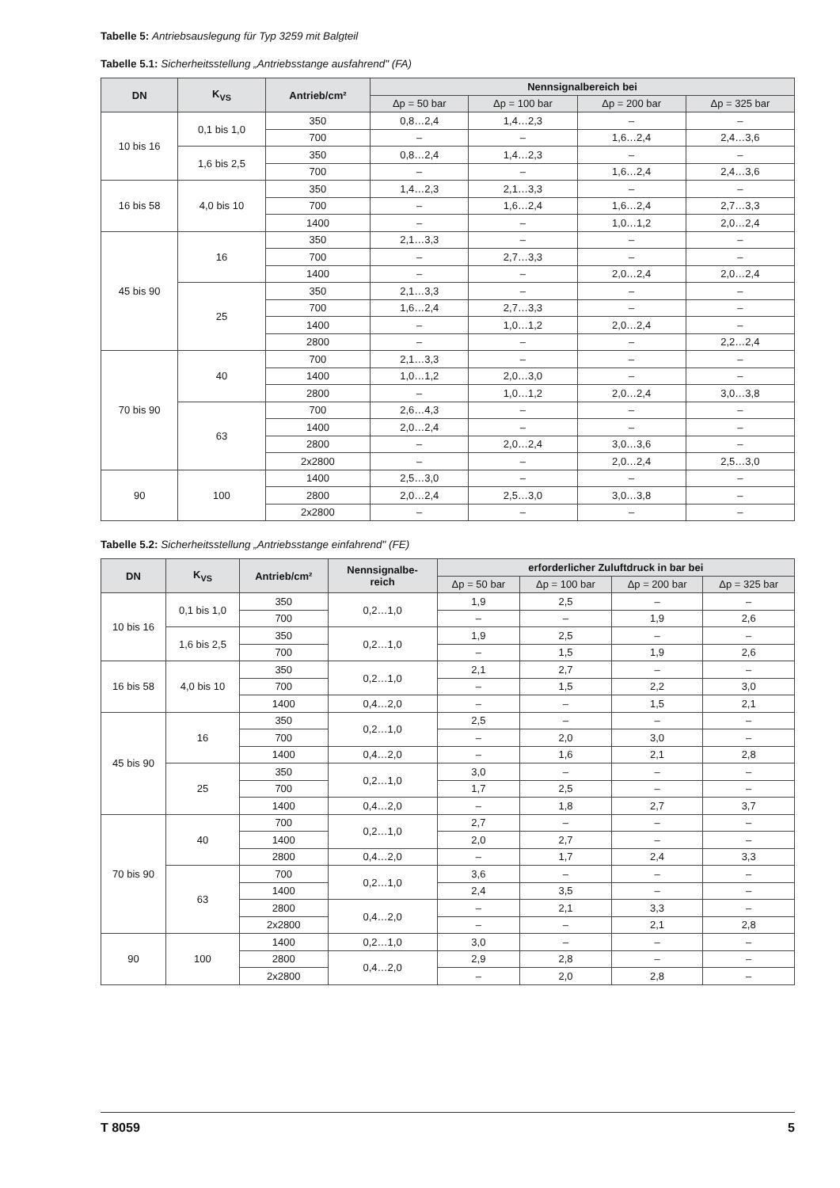Tabelle 5: Antriebsauslegung für Typ 3259 mit Balgteil
Tabelle 5.1: Sicherheitsstellung „Antriebsstange ausfahrend" (FA)
| DN | K<sub>VS</sub> | Antrieb/cm² | Nennsignalbereich bei | | | |
| --- | --- | --- | --- | --- | --- | --- |
| | | | Δp = 50 bar | Δp = 100 bar | Δp = 200 bar | Δp = 325 bar |
| 10 bis 16 | 0,1 bis 1,0 | 350 | 0,8…2,4 | 1,4…2,3 | – | – |
| | | 700 | – | – | 1,6…2,4 | 2,4…3,6 |
| | 1,6 bis 2,5 | 350 | 0,8…2,4 | 1,4…2,3 | – | – |
| | | 700 | – | – | 1,6…2,4 | 2,4…3,6 |
| 16 bis 58 | 4,0 bis 10 | 350 | 1,4…2,3 | 2,1…3,3 | – | – |
| | | 700 | – | 1,6…2,4 | 1,6…2,4 | 2,7…3,3 |
| | | 1400 | – | – | 1,0…1,2 | 2,0…2,4 |
| 45 bis 90 | 16 | 350 | 2,1…3,3 | – | – | – |
| | | 700 | – | 2,7…3,3 | – | – |
| | | 1400 | – | – | 2,0…2,4 | 2,0…2,4 |
| | 25 | 350 | 2,1…3,3 | – | – | – |
| | | 700 | 1,6…2,4 | 2,7…3,3 | – | – |
| | | 1400 | – | 1,0…1,2 | 2,0…2,4 | – |
| | | 2800 | – | – | – | 2,2…2,4 |
| 70 bis 90 | 40 | 700 | 2,1…3,3 | – | – | – |
| | | 1400 | 1,0…1,2 | 2,0…3,0 | – | – |
| | | 2800 | – | 1,0…1,2 | 2,0…2,4 | 3,0…3,8 |
| | 63 | 700 | 2,6…4,3 | – | – | – |
| | | 1400 | 2,0…2,4 | – | – | – |
| | | 2800 | – | 2,0…2,4 | 3,0…3,6 | – |
| | | 2x2800 | – | – | 2,0…2,4 | 2,5…3,0 |
| 90 | 100 | 1400 | 2,5…3,0 | – | – | – |
| | | 2800 | 2,0…2,4 | 2,5…3,0 | 3,0…3,8 | – |
| | | 2x2800 | – | – | – | – |
Tabelle 5.2: Sicherheitsstellung „Antriebsstange einfahrend" (FE)
| DN | K<sub>VS</sub> | Antrieb/cm² | Nennsignalbe- reich | erforderlicher Zuluftdruck in bar bei | | | |
| --- | --- | --- | --- | --- | --- | --- | --- |
| | | | | Δp = 50 bar | Δp = 100 bar | Δp = 200 bar | Δp = 325 bar |
| 10 bis 16 | 0,1 bis 1,0 | 350 | 0,2…1,0 | 1,9 | 2,5 | – | – |
| | | 700 | | – | – | 1,9 | 2,6 |
| | 1,6 bis 2,5 | 350 | 0,2…1,0 | 1,9 | 2,5 | – | – |
| | | 700 | | – | 1,5 | 1,9 | 2,6 |
| 16 bis 58 | 4,0 bis 10 | 350 | 0,2…1,0 | 2,1 | 2,7 | – | – |
| | | 700 | | – | 1,5 | 2,2 | 3,0 |
| | | 1400 | 0,4…2,0 | – | – | 1,5 | 2,1 |
| 45 bis 90 | 16 | 350 | 0,2…1,0 | 2,5 | – | – | – |
| | | 700 | | – | 2,0 | 3,0 | – |
| | | 1400 | 0,4…2,0 | – | 1,6 | 2,1 | 2,8 |
| | 25 | 350 | 0,2…1,0 | 3,0 | – | – | – |
| | | 700 | | 1,7 | 2,5 | – | – |
| | | 1400 | 0,4…2,0 | – | 1,8 | 2,7 | 3,7 |
| 70 bis 90 | 40 | 700 | 0,2…1,0 | 2,7 | – | – | – |
| | | 1400 | | 2,0 | 2,7 | – | – |
| | | 2800 | 0,4…2,0 | – | 1,7 | 2,4 | 3,3 |
| | 63 | 700 | 0,2…1,0 | 3,6 | – | – | – |
| | | 1400 | | 2,4 | 3,5 | – | – |
| | | 2800 | 0,4…2,0 | – | 2,1 | 3,3 | – |
| | | 2x2800 | | – | – | 2,1 | 2,8 |
| 90 | 100 | 1400 | 0,2…1,0 | 3,0 | – | – | – |
| | | 2800 | 0,4…2,0 | 2,9 | 2,8 | – | – |
| | | 2x2800 | | – | 2,0 | 2,8 | – |
T 8059 5